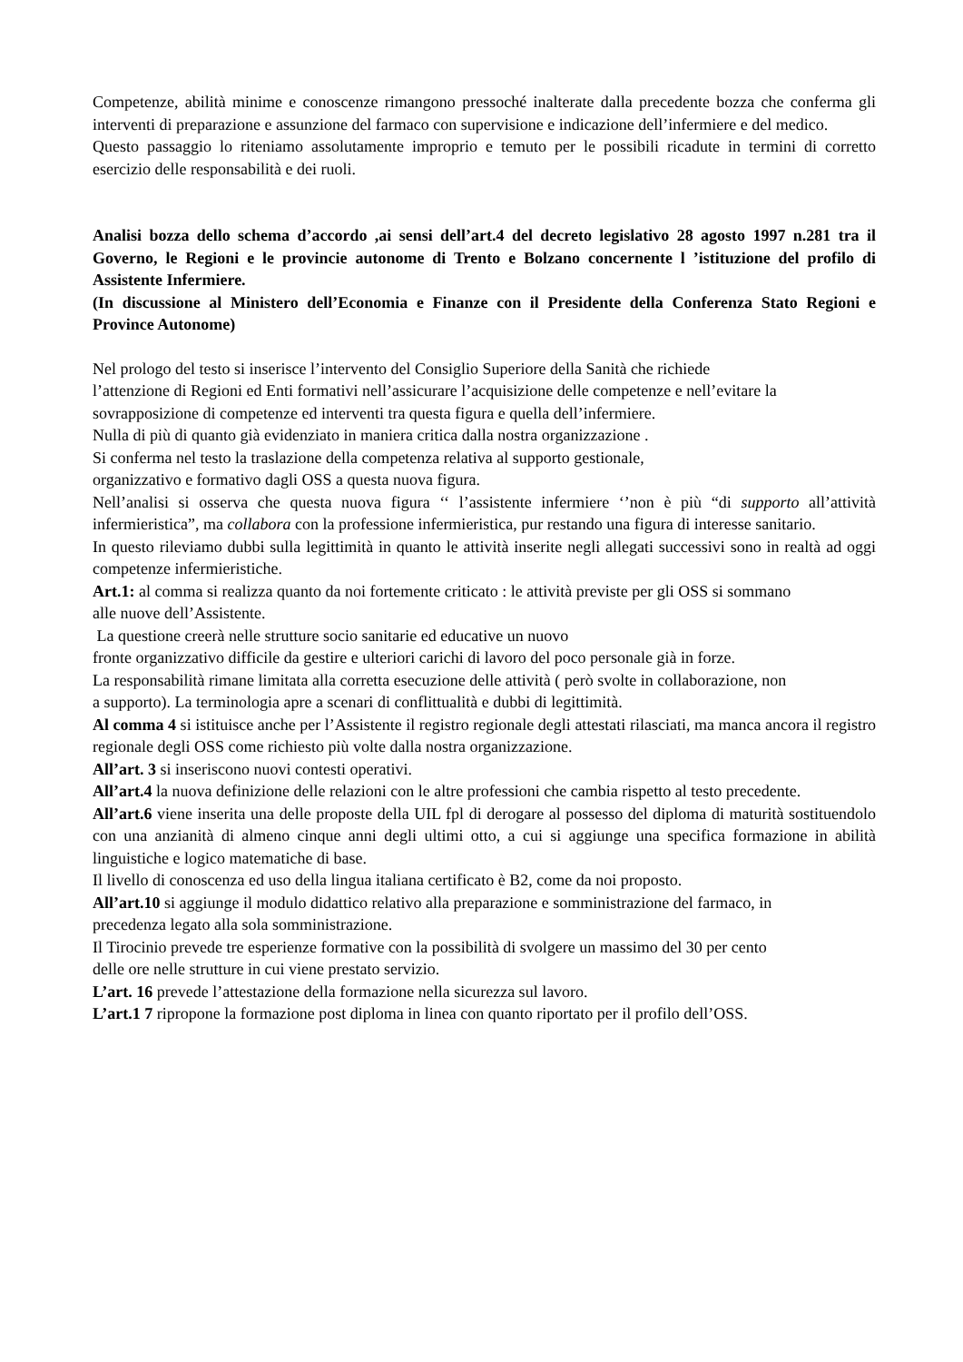Competenze, abilità minime e conoscenze rimangono pressoché inalterate dalla precedente bozza che conferma gli interventi di preparazione e assunzione del farmaco con supervisione e indicazione dell’infermiere e del medico.
Questo passaggio lo riteniamo assolutamente improprio e temuto per le possibili ricadute in termini di corretto esercizio delle responsabilità e dei ruoli.
Analisi bozza dello schema d’accordo ,ai sensi dell’art.4 del decreto legislativo 28 agosto 1997 n.281 tra il Governo, le Regioni e le provincie autonome di Trento e Bolzano concernente l ’istituzione del profilo di Assistente Infermiere.
(In discussione al Ministero dell’Economia e Finanze con il Presidente della Conferenza Stato Regioni e Province Autonome)
Nel prologo del testo si inserisce l’intervento del Consiglio Superiore della Sanità che richiede
l’attenzione di Regioni ed Enti formativi nell’assicurare l’acquisizione delle competenze e nell’evitare la
sovrapposizione di competenze ed interventi tra questa figura e quella dell’infermiere.
Nulla di più di quanto già evidenziato in maniera critica dalla nostra organizzazione .
Si conferma nel testo la traslazione della competenza relativa al supporto gestionale,
organizzativo e formativo dagli OSS a questa nuova figura.
Nell’analisi si osserva che questa nuova figura ‘‘ l’assistente infermiere ‘’non è più “di supporto all’attività infermieristica”, ma collabora con la professione infermieristica, pur restando una figura di interesse sanitario.
In questo rileviamo dubbi sulla legittimità in quanto le attività inserite negli allegati successivi sono in realtà ad oggi competenze infermieristiche.
Art.1: al comma si realizza quanto da noi fortemente criticato : le attività previste per gli OSS si sommano
alle nuove dell’Assistente.
La questione creerà nelle strutture socio sanitarie ed educative un nuovo
fronte organizzativo difficile da gestire e ulteriori carichi di lavoro del poco personale già in forze.
La responsabilità rimane limitata alla corretta esecuzione delle attività ( però svolte in collaborazione, non
a supporto). La terminologia apre a scenari di conflittualità e dubbi di legittimità.
Al comma 4 si istituisce anche per l’Assistente il registro regionale degli attestati rilasciati, ma manca ancora il registro regionale degli OSS come richiesto più volte dalla nostra organizzazione.
All’art. 3 si inseriscono nuovi contesti operativi.
All’art.4 la nuova definizione delle relazioni con le altre professioni che cambia rispetto al testo precedente.
All’art.6 viene inserita una delle proposte della UIL fpl di derogare al possesso del diploma di maturità sostituendolo con una anzianità di almeno cinque anni degli ultimi otto, a cui si aggiunge una specifica formazione in abilità linguistiche e logico matematiche di base.
Il livello di conoscenza ed uso della lingua italiana certificato è B2, come da noi proposto.
All’art.10 si aggiunge il modulo didattico relativo alla preparazione e somministrazione del farmaco, in
precedenza legato alla sola somministrazione.
Il Tirocinio prevede tre esperienze formative con la possibilità di svolgere un massimo del 30 per cento
delle ore nelle strutture in cui viene prestato servizio.
L’art. 16 prevede l’attestazione della formazione nella sicurezza sul lavoro.
L’art.1 7 ripropone la formazione post diploma in linea con quanto riportato per il profilo dell’OSS.